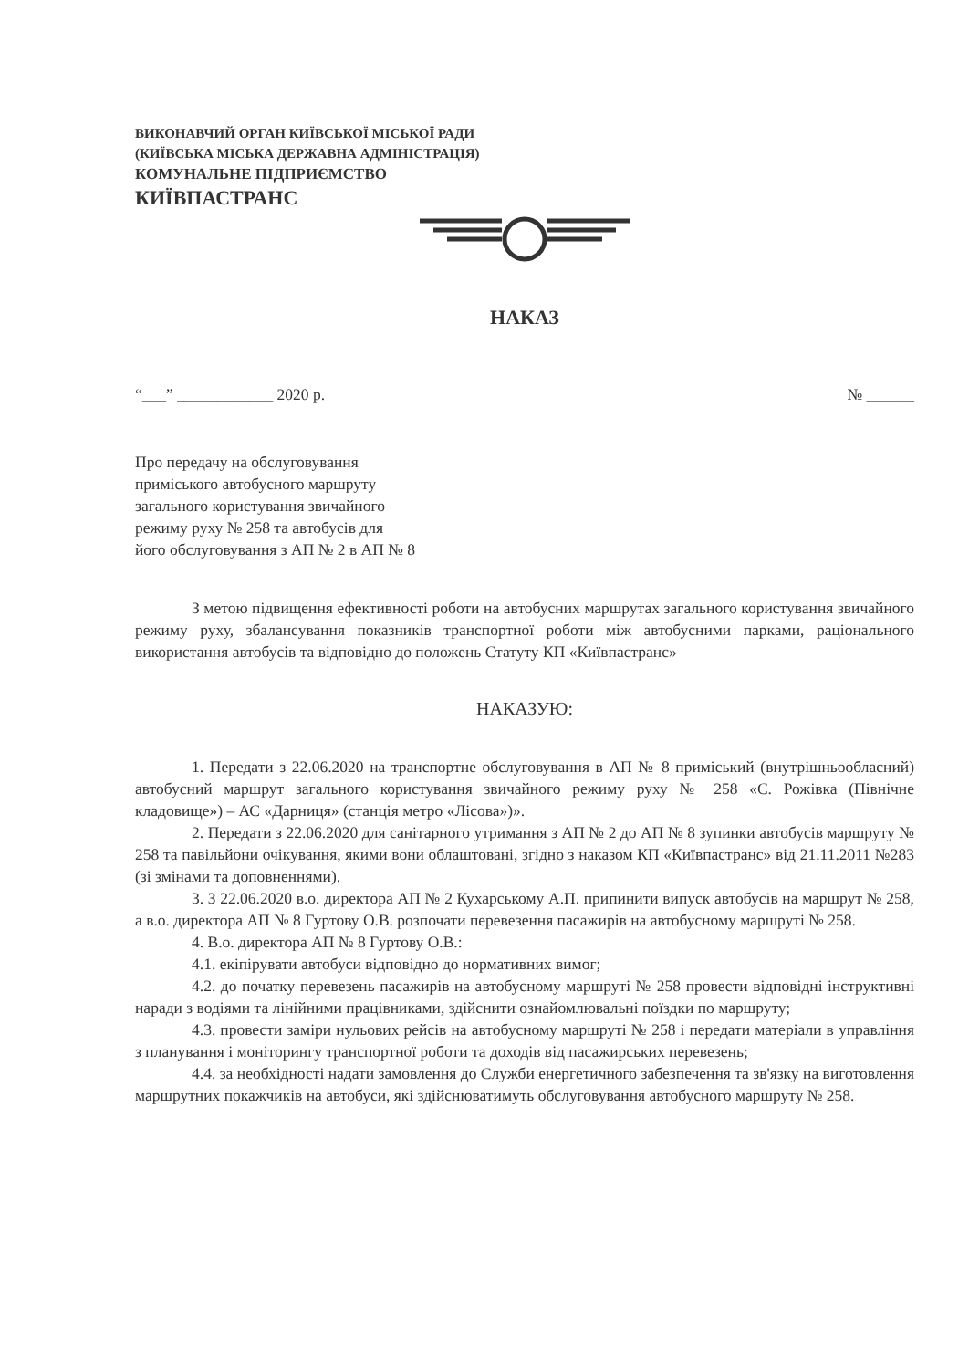ВИКОНАВЧИЙ ОРГАН КИЇВСЬКОЇ МІСЬКОЇ РАДИ
(КИЇВСЬКА МІСЬКА ДЕРЖАВНА АДМІНІСТРАЦІЯ)
КОМУНАЛЬНЕ ПІДПРИЄМСТВО
КИЇВПАСТРАНС
НАКАЗ
“___” ____________ 2020 р. № ______
Про передачу на обслуговування
приміського автобусного маршруту
загального користування звичайного
режиму руху № 258 та автобусів для
його обслуговування з АП № 2 в АП № 8
З метою підвищення ефективності роботи на автобусних маршрутах загального користування звичайного режиму руху, збалансування показників транспортної роботи між автобусними парками, раціонального використання автобусів та відповідно до положень Статуту КП «Київпастранс»
НАКАЗУЮ:
1. Передати з 22.06.2020 на транспортне обслуговування в АП № 8 приміський (внутрішньообласний) автобусний маршрут загального користування звичайного режиму руху № 258 «С. Рожівка (Північне кладовище») – АС «Дарниця» (станція метро «Лісова»)».
2. Передати з 22.06.2020 для санітарного утримання з АП № 2 до АП № 8 зупинки автобусів маршруту № 258 та павільйони очікування, якими вони облаштовані, згідно з наказом КП «Київпастранс» від 21.11.2011 №283 (зі змінами та доповненнями).
3. З 22.06.2020 в.о. директора АП № 2 Кухарському А.П. припинити випуск автобусів на маршрут № 258, а в.о. директора АП № 8 Гуртову О.В. розпочати перевезення пасажирів на автобусному маршруті № 258.
4. В.о. директора АП № 8 Гуртову О.В.:
4.1. екіпірувати автобуси відповідно до нормативних вимог;
4.2. до початку перевезень пасажирів на автобусному маршруті № 258 провести відповідні інструктивні наради з водіями та лінійними працівниками, здійснити ознайомлювальні поїздки по маршруту;
4.3. провести заміри нульових рейсів на автобусному маршруті № 258 і передати матеріали в управління з планування і моніторингу транспортної роботи та доходів від пасажирських перевезень;
4.4. за необхідності надати замовлення до Служби енергетичного забезпечення та зв'язку на виготовлення маршрутних покажчиків на автобуси, які здійснюватимуть обслуговування автобусного маршруту № 258.